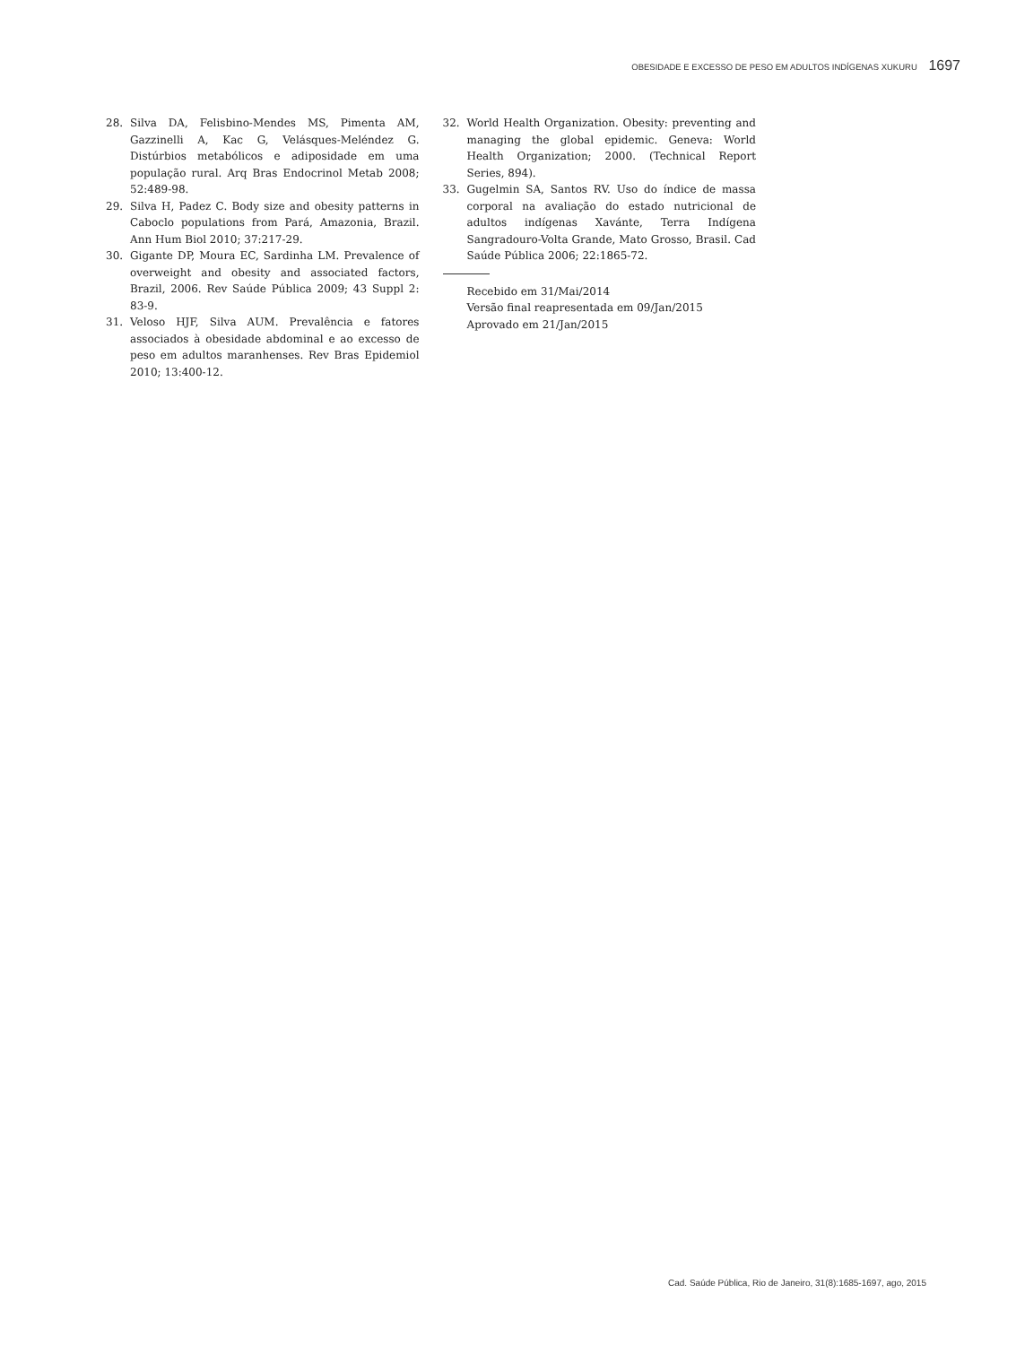OBESIDADE E EXCESSO DE PESO EM ADULTOS INDÍGENAS XUKURU 1697
28. Silva DA, Felisbino-Mendes MS, Pimenta AM, Gazzinelli A, Kac G, Velásques-Meléndez G. Distúrbios metabólicos e adiposidade em uma população rural. Arq Bras Endocrinol Metab 2008; 52:489-98.
29. Silva H, Padez C. Body size and obesity patterns in Caboclo populations from Pará, Amazonia, Brazil. Ann Hum Biol 2010; 37:217-29.
30. Gigante DP, Moura EC, Sardinha LM. Prevalence of overweight and obesity and associated factors, Brazil, 2006. Rev Saúde Pública 2009; 43 Suppl 2: 83-9.
31. Veloso HJF, Silva AUM. Prevalência e fatores associados à obesidade abdominal e ao excesso de peso em adultos maranhenses. Rev Bras Epidemiol 2010; 13:400-12.
32. World Health Organization. Obesity: preventing and managing the global epidemic. Geneva: World Health Organization; 2000. (Technical Report Series, 894).
33. Gugelmin SA, Santos RV. Uso do índice de massa corporal na avaliação do estado nutricional de adultos indígenas Xavánte, Terra Indígena Sangradouro-Volta Grande, Mato Grosso, Brasil. Cad Saúde Pública 2006; 22:1865-72.
Recebido em 31/Mai/2014
Versão final reapresentada em 09/Jan/2015
Aprovado em 21/Jan/2015
Cad. Saúde Pública, Rio de Janeiro, 31(8):1685-1697, ago, 2015